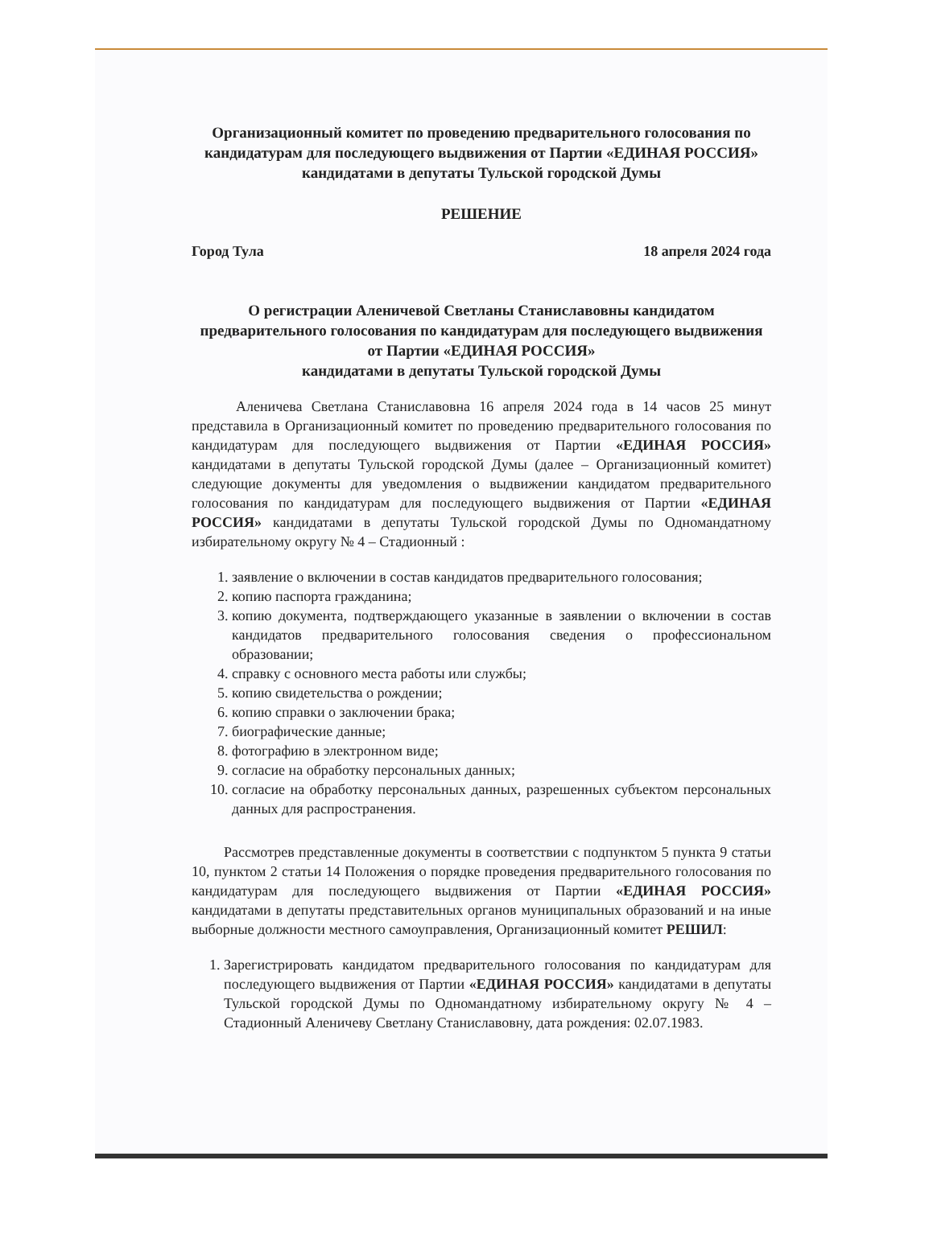Организационный комитет по проведению предварительного голосования по кандидатурам для последующего выдвижения от Партии «ЕДИНАЯ РОССИЯ» кандидатами в депутаты Тульской городской Думы
РЕШЕНИЕ
Город Тула 18 апреля 2024 года
О регистрации Аленичевой Светланы Станиславовны кандидатом предварительного голосования по кандидатурам для последующего выдвижения от Партии «ЕДИНАЯ РОССИЯ»
кандидатами в депутаты Тульской городской Думы
Аленичева Светлана Станиславовна 16 апреля 2024 года в 14 часов 25 минут представила в Организационный комитет по проведению предварительного голосования по кандидатурам для последующего выдвижения от Партии «ЕДИНАЯ РОССИЯ» кандидатами в депутаты Тульской городской Думы (далее – Организационный комитет) следующие документы для уведомления о выдвижении кандидатом предварительного голосования по кандидатурам для последующего выдвижения от Партии «ЕДИНАЯ РОССИЯ» кандидатами в депутаты Тульской городской Думы по Одномандатному избирательному округу № 4 – Стадионный :
1. заявление о включении в состав кандидатов предварительного голосования;
2. копию паспорта гражданина;
3. копию документа, подтверждающего указанные в заявлении о включении в состав кандидатов предварительного голосования сведения о профессиональном образовании;
4. справку с основного места работы или службы;
5. копию свидетельства о рождении;
6. копию справки о заключении брака;
7. биографические данные;
8. фотографию в электронном виде;
9. согласие на обработку персональных данных;
10. согласие на обработку персональных данных, разрешенных субъектом персональных данных для распространения.
Рассмотрев представленные документы в соответствии с подпунктом 5 пункта 9 статьи 10, пунктом 2 статьи 14 Положения о порядке проведения предварительного голосования по кандидатурам для последующего выдвижения от Партии «ЕДИНАЯ РОССИЯ» кандидатами в депутаты представительных органов муниципальных образований и на иные выборные должности местного самоуправления, Организационный комитет РЕШИЛ:
1. Зарегистрировать кандидатом предварительного голосования по кандидатурам для последующего выдвижения от Партии «ЕДИНАЯ РОССИЯ» кандидатами в депутаты Тульской городской Думы по Одномандатному избирательному округу № 4 – Стадионный Аленичеву Светлану Станиславовну, дата рождения: 02.07.1983.